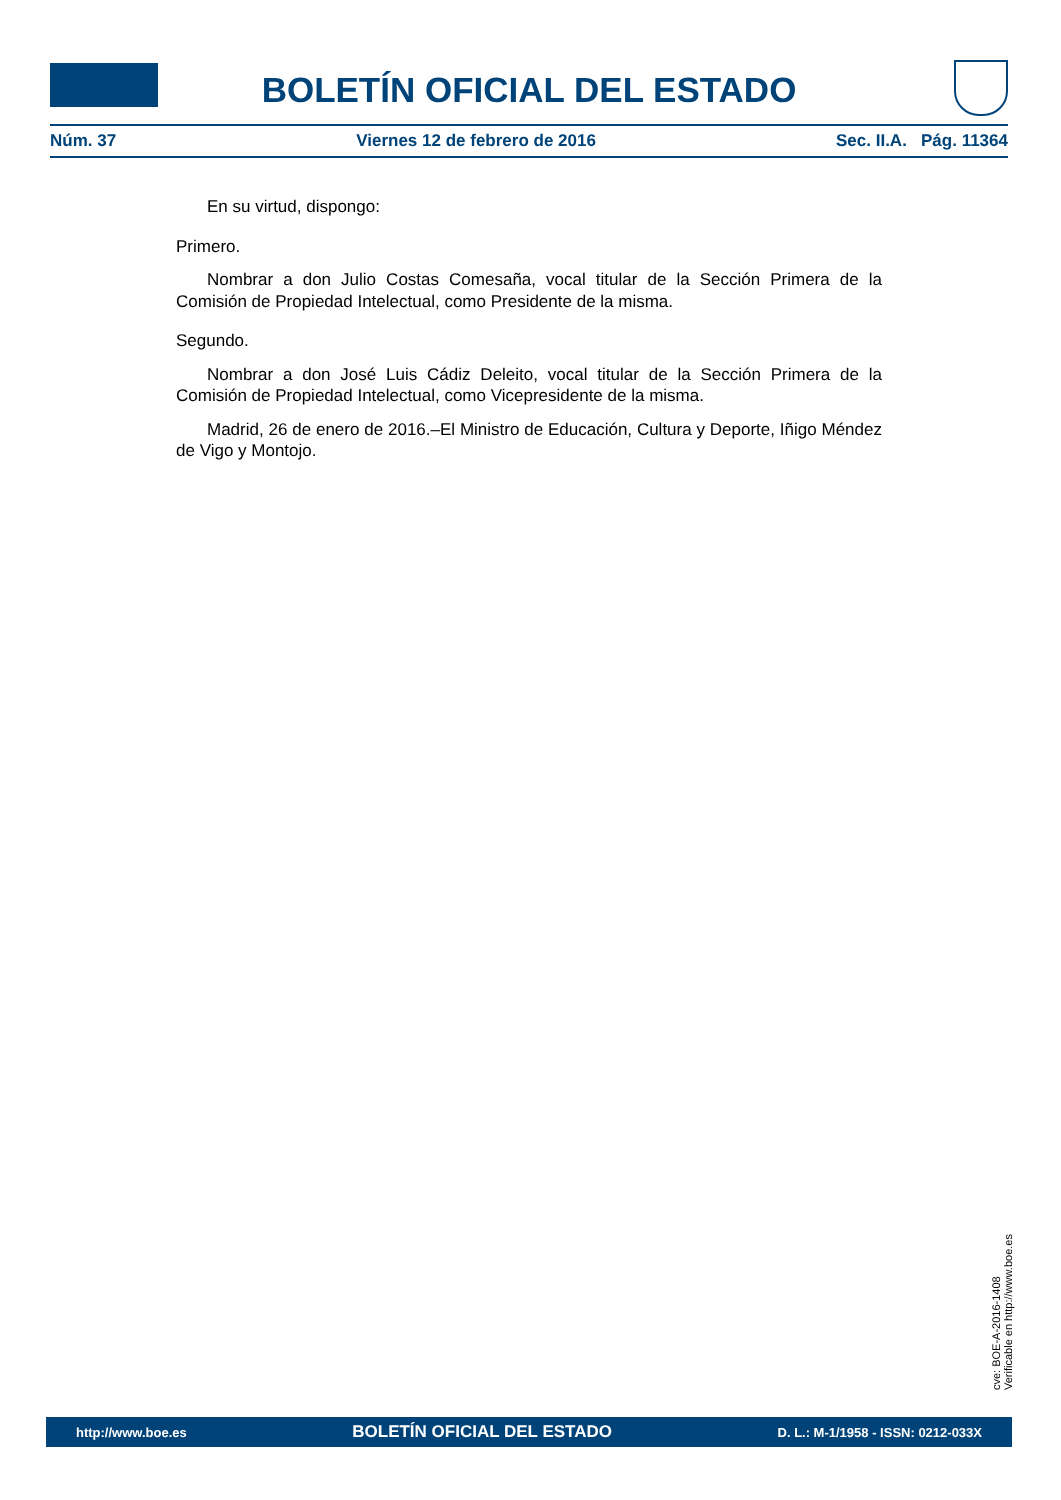BOLETÍN OFICIAL DEL ESTADO
Núm. 37 Viernes 12 de febrero de 2016 Sec. II.A. Pág. 11364
En su virtud, dispongo:
Primero.
Nombrar a don Julio Costas Comesaña, vocal titular de la Sección Primera de la Comisión de Propiedad Intelectual, como Presidente de la misma.
Segundo.
Nombrar a don José Luis Cádiz Deleito, vocal titular de la Sección Primera de la Comisión de Propiedad Intelectual, como Vicepresidente de la misma.
Madrid, 26 de enero de 2016.–El Ministro de Educación, Cultura y Deporte, Iñigo Méndez de Vigo y Montojo.
cve: BOE-A-2016-1408
Verificable en http://www.boe.es
http://www.boe.es BOLETÍN OFICIAL DEL ESTADO D. L.: M-1/1958 - ISSN: 0212-033X